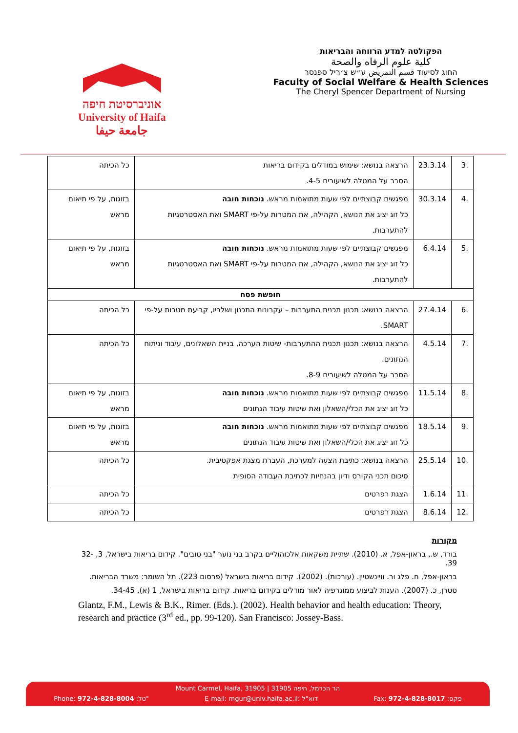אוניברסיטת חיפה
University of Haifa
جامعة حيفا
הפקולטה למדע הרווחה והבריאות
كلية علوم الرفاه والصحة
החוג לסיעוד قسم التمريض ע״ש צ׳ריל ספנסר
Faculty of Social Welfare & Health Sciences
The Cheryl Spencer Department of Nursing
| .3 | 23.3.14 | הרצאה בנושא: שימוש במודלים בקידום בריאות הסבר על המטלה לשיעורים 4-5. | כל הכיתה |
| .4 | 30.3.14 | מפגשים קבוצתיים לפי שעות מתואמות מראש. נוכחות חובה כל זוג יציג את הנושא, הקהילה, את המטרות על-פי SMART ואת האסטרטגיות להתערבות. | בזוגות, על פי תיאום מראש |
| .5 | 6.4.14 | מפגשים קבוצתיים לפי שעות מתואמות מראש. נוכחות חובה כל זוג יציג את הנושא, הקהילה, את המטרות על-פי SMART ואת האסטרטגיות להתערבות. | בזוגות, על פי תיאום מראש |
| חופשת פסח | | | |
| .6 | 27.4.14 | הרצאה בנושא: תכנון תכנית התערבות – עקרונות התכנון ושלביו, קביעת מטרות על-פי SMART. | כל הכיתה |
| .7 | 4.5.14 | הרצאה בנושא: תכנון תכנית ההתערבות- שיטות הערכה, בניית השאלונים, עיבוד וניתוח הנתונים. הסבר על המטלה לשיעורים 8-9. | כל הכיתה |
| .8 | 11.5.14 | מפגשים קבוצתיים לפי שעות מתואמות מראש. נוכחות חובה כל זוג יציג את הכלי/השאלון ואת שיטות עיבוד הנתונים | בזוגות, על פי תיאום מראש |
| .9 | 18.5.14 | מפגשים קבוצתיים לפי שעות מתואמות מראש. נוכחות חובה כל זוג יציג את הכלי/השאלון ואת שיטות עיבוד הנתונים | בזוגות, על פי תיאום מראש |
| .10 | 25.5.14 | הרצאה בנושא: כתיבת הצעה למערכת, העברת מצגת אפקטיבית. סיכום תכני הקורס ודיון בהנחיות לכתיבת העבודה הסופית | כל הכיתה |
| .11 | 1.6.14 | הצגת רפרטים | כל הכיתה |
| .12 | 8.6.14 | הצגת רפרטים | כל הכיתה |
מקורות
בורד, ש., בראון-אפל, א. (2010). שתיית משקאות אלכוהוליים בקרב בני נוער "בני טובים". קידום בריאות בישראל, 3, 32-39.
בראון-אפל, ח. פלג ור. וויינשטיין. (עורכות). (2002). קידום בריאות בישראל (פרסום 223). תל השומר: משרד הבריאות.
סטרן, כ. (2007). הענות לביצוע ממוגרפיה לאור מודלים בקידום בריאות. קידום בריאות בישראל, 1 (א), 34-45.
Glantz, F.M., Lewis & B.K., Rimer. (Eds.). (2002). Health behavior and health education: Theory, research and practice (3<sup>rd</sup> ed., pp. 99-120). San Francisco: Jossey-Bass.
Mount Carmel, Haifa, 31905 | הר הכרמל, חיפה 31905
Phone: 972-4-828-8004 :טל" E-mail: mgur@univ.haifa.ac.il: דוא"ל Fax: 972-4-828-8017 :פקס